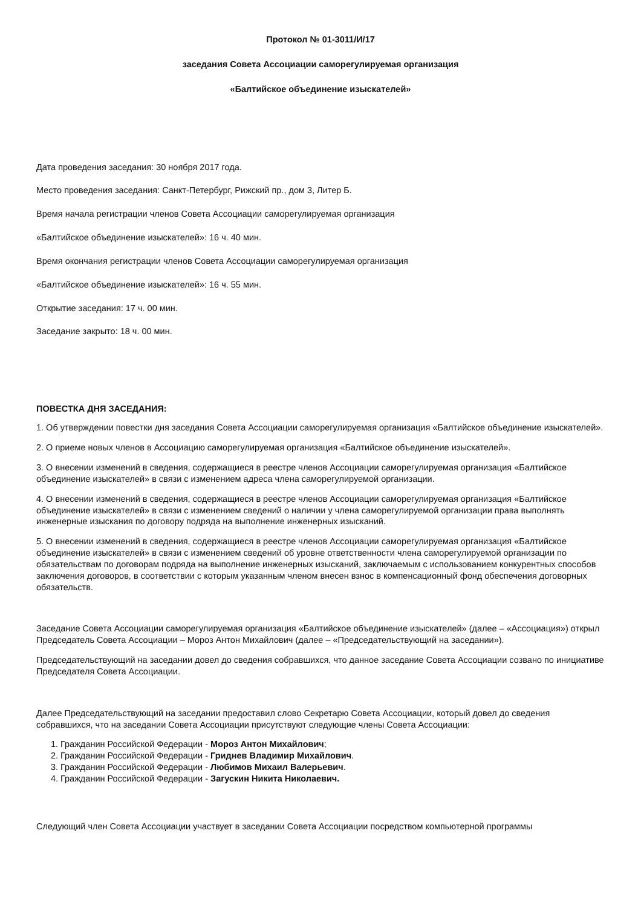Протокол № 01-3011/И/17
заседания Совета Ассоциации саморегулируемая организация
«Балтийское объединение изыскателей»
Дата проведения заседания: 30 ноября 2017 года.
Место проведения заседания: Санкт-Петербург, Рижский пр., дом 3, Литер Б.
Время начала регистрации членов Совета Ассоциации саморегулируемая организация
«Балтийское объединение изыскателей»: 16 ч. 40 мин.
Время окончания регистрации членов Совета Ассоциации саморегулируемая организация
«Балтийское объединение изыскателей»: 16 ч. 55 мин.
Открытие заседания: 17 ч. 00 мин.
Заседание закрыто: 18 ч. 00 мин.
ПОВЕСТКА ДНЯ ЗАСЕДАНИЯ:
1. Об утверждении повестки дня заседания Совета Ассоциации саморегулируемая организация «Балтийское объединение изыскателей».
2. О приеме новых членов в Ассоциацию саморегулируемая организация «Балтийское объединение изыскателей».
3. О внесении изменений в сведения, содержащиеся в реестре членов Ассоциации саморегулируемая организация «Балтийское объединение изыскателей» в связи с изменением адреса члена саморегулируемой организации.
4. О внесении изменений в сведения, содержащиеся в реестре членов Ассоциации саморегулируемая организация «Балтийское объединение изыскателей» в связи с изменением сведений о наличии у члена саморегулируемой организации права выполнять инженерные изыскания по договору подряда на выполнение инженерных изысканий.
5. О внесении изменений в сведения, содержащиеся в реестре членов Ассоциации саморегулируемая организация «Балтийское объединение изыскателей» в связи с изменением сведений об уровне ответственности члена саморегулируемой организации по обязательствам по договорам подряда на выполнение инженерных изысканий, заключаемым с использованием конкурентных способов заключения договоров, в соответствии с которым указанным членом внесен взнос в компенсационный фонд обеспечения договорных обязательств.
Заседание Совета Ассоциации саморегулируемая организация «Балтийское объединение изыскателей» (далее – «Ассоциация») открыл Председатель Совета Ассоциации – Мороз Антон Михайлович (далее – «Председательствующий на заседании»).
Председательствующий на заседании довел до сведения собравшихся, что данное заседание Совета Ассоциации созвано по инициативе Председателя Совета Ассоциации.
Далее Председательствующий на заседании предоставил слово Секретарю Совета Ассоциации, который довел до сведения собравшихся, что на заседании Совета Ассоциации присутствуют следующие члены Совета Ассоциации:
1. Гражданин Российской Федерации - Мороз Антон Михайлович;
2. Гражданин Российской Федерации - Гриднев Владимир Михайлович.
3. Гражданин Российской Федерации - Любимов Михаил Валерьевич.
4. Гражданин Российской Федерации - Загускин Никита Николаевич.
Следующий член Совета Ассоциации участвует в заседании Совета Ассоциации посредством компьютерной программы